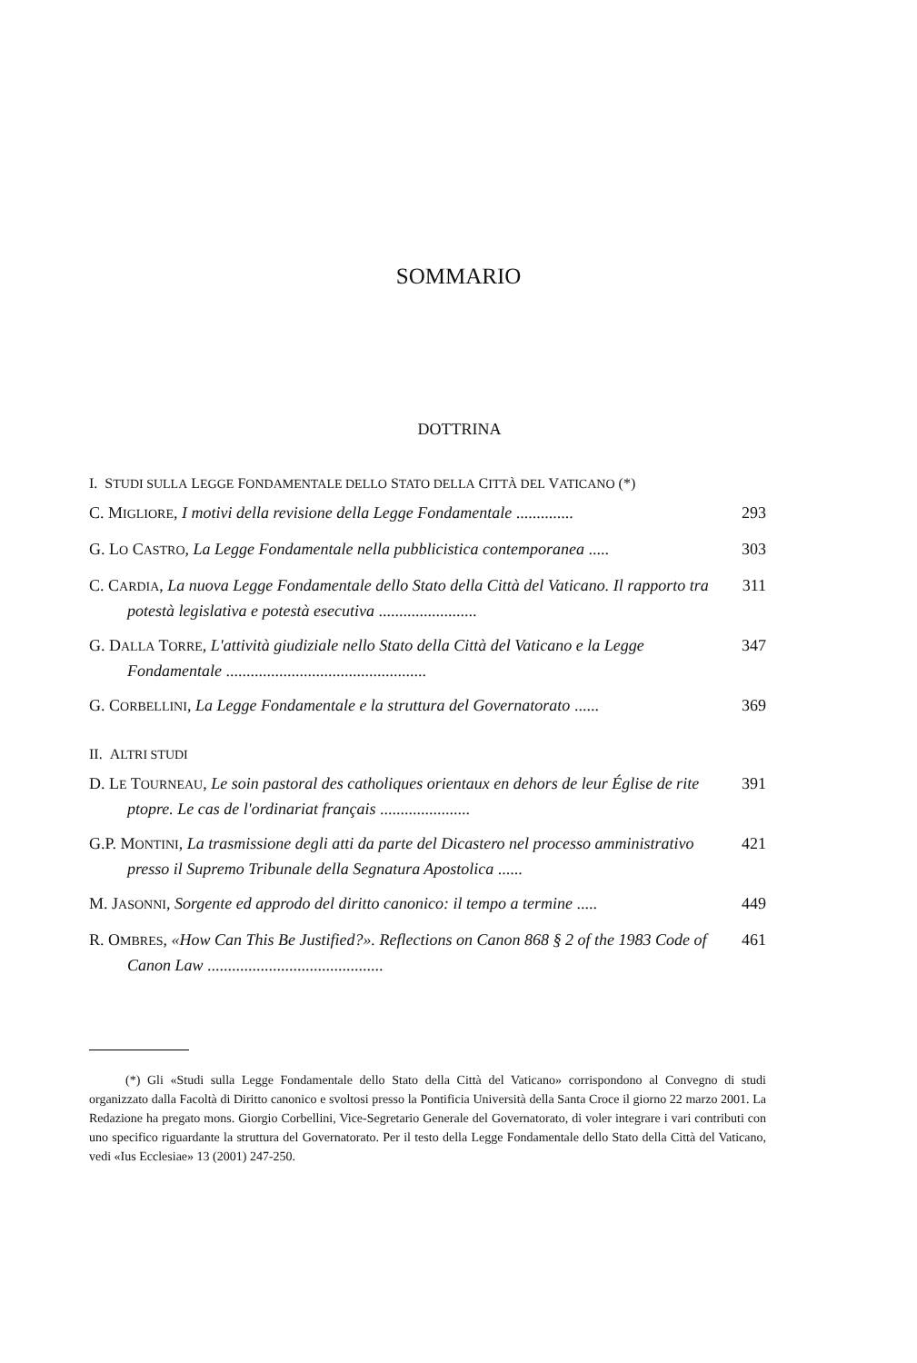SOMMARIO
DOTTRINA
I. STUDI SULLA LEGGE FONDAMENTALE DELLO STATO DELLA CITTÀ DEL VATICANO (*)
C. MIGLIORE, I motivi della revisione della Legge Fondamentale ..............
293
G. LO CASTRO, La Legge Fondamentale nella pubblicistica contemporanea .....
303
C. CARDIA, La nuova Legge Fondamentale dello Stato della Città del Vaticano. Il rapporto tra potestà legislativa e potestà esecutiva ........................
311
G. DALLA TORRE, L'attività giudiziale nello Stato della Città del Vaticano e la Legge Fondamentale .................................................
347
G. CORBELLINI, La Legge Fondamentale e la struttura del Governatorato ......
369
II. ALTRI STUDI
D. LE TOURNEAU, Le soin pastoral des catholiques orientaux en dehors de leur Église de rite ptopre. Le cas de l'ordinariat français ......................
391
G.P. MONTINI, La trasmissione degli atti da parte del Dicastero nel processo amministrativo presso il Supremo Tribunale della Segnatura Apostolica ......
421
M. JASONNI, Sorgente ed approdo del diritto canonico: il tempo a termine .....
449
R. OMBRES, «How Can This Be Justified?». Reflections on Canon 868 § 2 of the 1983 Code of Canon Law ...........................................
461
(*) Gli «Studi sulla Legge Fondamentale dello Stato della Città del Vaticano» corrispondono al Convegno di studi organizzato dalla Facoltà di Diritto canonico e svoltosi presso la Pontificia Università della Santa Croce il giorno 22 marzo 2001. La Redazione ha pregato mons. Giorgio Corbellini, Vice-Segretario Generale del Governatorato, di voler integrare i vari contributi con uno specifico riguardante la struttura del Governatorato. Per il testo della Legge Fondamentale dello Stato della Città del Vaticano, vedi «Ius Ecclesiae» 13 (2001) 247-250.